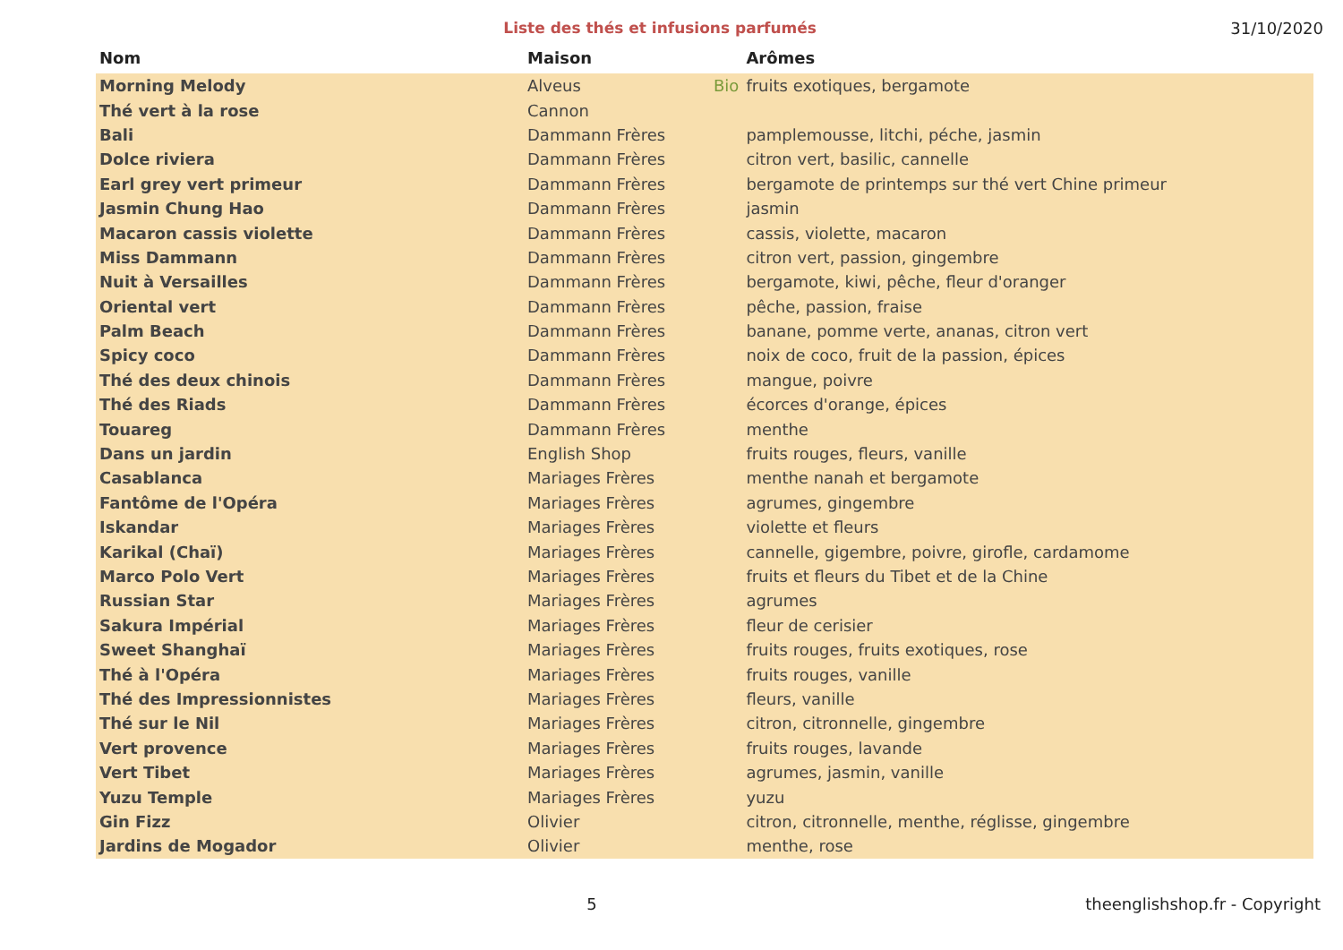Liste des thés et infusions parfumés
31/10/2020
| Nom | Maison | | Arômes |
| --- | --- | --- | --- |
| Morning Melody | Alveus | Bio | fruits exotiques, bergamote |
| Thé vert à la rose | Cannon | | |
| Bali | Dammann Frères | | pamplemousse, litchi, péche, jasmin |
| Dolce riviera | Dammann Frères | | citron vert, basilic, cannelle |
| Earl grey vert primeur | Dammann Frères | | bergamote de printemps sur thé vert Chine primeur |
| Jasmin Chung Hao | Dammann Frères | | jasmin |
| Macaron cassis violette | Dammann Frères | | cassis, violette, macaron |
| Miss Dammann | Dammann Frères | | citron vert, passion, gingembre |
| Nuit à Versailles | Dammann Frères | | bergamote, kiwi, pêche, fleur d'oranger |
| Oriental vert | Dammann Frères | | pêche, passion, fraise |
| Palm Beach | Dammann Frères | | banane, pomme verte, ananas, citron vert |
| Spicy coco | Dammann Frères | | noix de coco, fruit de la passion, épices |
| Thé des deux chinois | Dammann Frères | | mangue, poivre |
| Thé des Riads | Dammann Frères | | écorces d'orange, épices |
| Touareg | Dammann Frères | | menthe |
| Dans un jardin | English Shop | | fruits rouges, fleurs, vanille |
| Casablanca | Mariages Frères | | menthe nanah et bergamote |
| Fantôme de l'Opéra | Mariages Frères | | agrumes, gingembre |
| Iskandar | Mariages Frères | | violette et fleurs |
| Karikal (Chaï) | Mariages Frères | | cannelle, gigembre, poivre, girofle, cardamome |
| Marco Polo Vert | Mariages Frères | | fruits et fleurs du Tibet et de la Chine |
| Russian Star | Mariages Frères | | agrumes |
| Sakura Impérial | Mariages Frères | | fleur de cerisier |
| Sweet Shanghaï | Mariages Frères | | fruits rouges, fruits exotiques, rose |
| Thé à l'Opéra | Mariages Frères | | fruits rouges, vanille |
| Thé des Impressionnistes | Mariages Frères | | fleurs, vanille |
| Thé sur le Nil | Mariages Frères | | citron, citronnelle, gingembre |
| Vert provence | Mariages Frères | | fruits rouges, lavande |
| Vert Tibet | Mariages Frères | | agrumes, jasmin, vanille |
| Yuzu Temple | Mariages Frères | | yuzu |
| Gin Fizz | Olivier | | citron, citronnelle, menthe, réglisse, gingembre |
| Jardins de Mogador | Olivier | | menthe, rose |
5 theenglishshop.fr - Copyright